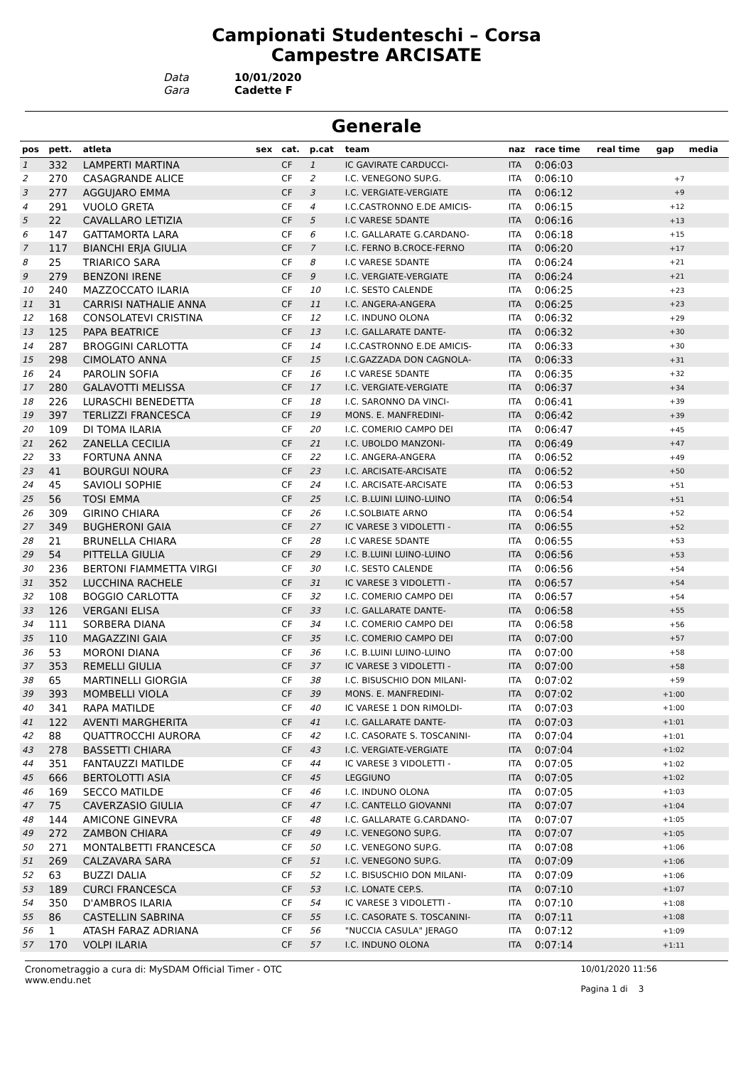Campionati Studenteschi – Corsa
Campestre ARCISATE
Data 10/01/2020
Gara Cadette F
Generale
| pos | pett. | atleta | sex | cat. | p.cat | team | naz | race time | real time | gap | media |
| --- | --- | --- | --- | --- | --- | --- | --- | --- | --- | --- | --- |
| 1 | 332 | LAMPERTI MARTINA | | CF | 1 | IC GAVIRATE CARDUCCI- | ITA | 0:06:03 | | | |
| 2 | 270 | CASAGRANDE ALICE | | CF | 2 | I.C. VENEGONO SUP.G. | ITA | 0:06:10 | | +7 | |
| 3 | 277 | AGGUJARO EMMA | | CF | 3 | I.C. VERGIATE-VERGIATE | ITA | 0:06:12 | | +9 | |
| 4 | 291 | VUOLO GRETA | | CF | 4 | I.C.CASTRONNO E.DE AMICIS- | ITA | 0:06:15 | | +12 | |
| 5 | 22 | CAVALLARO LETIZIA | | CF | 5 | I.C VARESE 5DANTE | ITA | 0:06:16 | | +13 | |
| 6 | 147 | GATTAMORTA LARA | | CF | 6 | I.C. GALLARATE G.CARDANO- | ITA | 0:06:18 | | +15 | |
| 7 | 117 | BIANCHI ERJA GIULIA | | CF | 7 | I.C. FERNO B.CROCE-FERNO | ITA | 0:06:20 | | +17 | |
| 8 | 25 | TRIARICO SARA | | CF | 8 | I.C VARESE 5DANTE | ITA | 0:06:24 | | +21 | |
| 9 | 279 | BENZONI IRENE | | CF | 9 | I.C. VERGIATE-VERGIATE | ITA | 0:06:24 | | +21 | |
| 10 | 240 | MAZZOCCATO ILARIA | | CF | 10 | I.C. SESTO CALENDE | ITA | 0:06:25 | | +23 | |
| 11 | 31 | CARRISI NATHALIE ANNA | | CF | 11 | I.C. ANGERA-ANGERA | ITA | 0:06:25 | | +23 | |
| 12 | 168 | CONSOLATEVI CRISTINA | | CF | 12 | I.C. INDUNO OLONA | ITA | 0:06:32 | | +29 | |
| 13 | 125 | PAPA BEATRICE | | CF | 13 | I.C. GALLARATE DANTE- | ITA | 0:06:32 | | +30 | |
| 14 | 287 | BROGGINI CARLOTTA | | CF | 14 | I.C.CASTRONNO E.DE AMICIS- | ITA | 0:06:33 | | +30 | |
| 15 | 298 | CIMOLATO ANNA | | CF | 15 | I.C.GAZZADA DON CAGNOLA- | ITA | 0:06:33 | | +31 | |
| 16 | 24 | PAROLIN SOFIA | | CF | 16 | I.C VARESE 5DANTE | ITA | 0:06:35 | | +32 | |
| 17 | 280 | GALAVOTTI MELISSA | | CF | 17 | I.C. VERGIATE-VERGIATE | ITA | 0:06:37 | | +34 | |
| 18 | 226 | LURASCHI BENEDETTA | | CF | 18 | I.C. SARONNO DA VINCI- | ITA | 0:06:41 | | +39 | |
| 19 | 397 | TERLIZZI FRANCESCA | | CF | 19 | MONS. E. MANFREDINI- | ITA | 0:06:42 | | +39 | |
| 20 | 109 | DI TOMA ILARIA | | CF | 20 | I.C. COMERIO CAMPO DEI | ITA | 0:06:47 | | +45 | |
| 21 | 262 | ZANELLA CECILIA | | CF | 21 | I.C. UBOLDO MANZONI- | ITA | 0:06:49 | | +47 | |
| 22 | 33 | FORTUNA ANNA | | CF | 22 | I.C. ANGERA-ANGERA | ITA | 0:06:52 | | +49 | |
| 23 | 41 | BOURGUI NOURA | | CF | 23 | I.C. ARCISATE-ARCISATE | ITA | 0:06:52 | | +50 | |
| 24 | 45 | SAVIOLI SOPHIE | | CF | 24 | I.C. ARCISATE-ARCISATE | ITA | 0:06:53 | | +51 | |
| 25 | 56 | TOSI EMMA | | CF | 25 | I.C. B.LUINI LUINO-LUINO | ITA | 0:06:54 | | +51 | |
| 26 | 309 | GIRINO CHIARA | | CF | 26 | I.C.SOLBIATE ARNO | ITA | 0:06:54 | | +52 | |
| 27 | 349 | BUGHERONI GAIA | | CF | 27 | IC VARESE 3 VIDOLETTI - | ITA | 0:06:55 | | +52 | |
| 28 | 21 | BRUNELLA CHIARA | | CF | 28 | I.C VARESE 5DANTE | ITA | 0:06:55 | | +53 | |
| 29 | 54 | PITTELLA GIULIA | | CF | 29 | I.C. B.LUINI LUINO-LUINO | ITA | 0:06:56 | | +53 | |
| 30 | 236 | BERTONI FIAMMETTA VIRGI | | CF | 30 | I.C. SESTO CALENDE | ITA | 0:06:56 | | +54 | |
| 31 | 352 | LUCCHINA RACHELE | | CF | 31 | IC VARESE 3 VIDOLETTI - | ITA | 0:06:57 | | +54 | |
| 32 | 108 | BOGGIO CARLOTTA | | CF | 32 | I.C. COMERIO CAMPO DEI | ITA | 0:06:57 | | +54 | |
| 33 | 126 | VERGANI ELISA | | CF | 33 | I.C. GALLARATE DANTE- | ITA | 0:06:58 | | +55 | |
| 34 | 111 | SORBERA DIANA | | CF | 34 | I.C. COMERIO CAMPO DEI | ITA | 0:06:58 | | +56 | |
| 35 | 110 | MAGAZZINI GAIA | | CF | 35 | I.C. COMERIO CAMPO DEI | ITA | 0:07:00 | | +57 | |
| 36 | 53 | MORONI DIANA | | CF | 36 | I.C. B.LUINI LUINO-LUINO | ITA | 0:07:00 | | +58 | |
| 37 | 353 | REMELLI GIULIA | | CF | 37 | IC VARESE 3 VIDOLETTI - | ITA | 0:07:00 | | +58 | |
| 38 | 65 | MARTINELLI GIORGIA | | CF | 38 | I.C. BISUSCHIO DON MILANI- | ITA | 0:07:02 | | +59 | |
| 39 | 393 | MOMBELLI VIOLA | | CF | 39 | MONS. E. MANFREDINI- | ITA | 0:07:02 | | +1:00 | |
| 40 | 341 | RAPA MATILDE | | CF | 40 | IC VARESE 1 DON RIMOLDI- | ITA | 0:07:03 | | +1:00 | |
| 41 | 122 | AVENTI MARGHERITA | | CF | 41 | I.C. GALLARATE DANTE- | ITA | 0:07:03 | | +1:01 | |
| 42 | 88 | QUATTROCCHI AURORA | | CF | 42 | I.C. CASORATE S. TOSCANINI- | ITA | 0:07:04 | | +1:01 | |
| 43 | 278 | BASSETTI CHIARA | | CF | 43 | I.C. VERGIATE-VERGIATE | ITA | 0:07:04 | | +1:02 | |
| 44 | 351 | FANTAUZZI MATILDE | | CF | 44 | IC VARESE 3 VIDOLETTI - | ITA | 0:07:05 | | +1:02 | |
| 45 | 666 | BERTOLOTTI ASIA | | CF | 45 | LEGGIUNO | ITA | 0:07:05 | | +1:02 | |
| 46 | 169 | SECCO MATILDE | | CF | 46 | I.C. INDUNO OLONA | ITA | 0:07:05 | | +1:03 | |
| 47 | 75 | CAVERZASIO GIULIA | | CF | 47 | I.C. CANTELLO GIOVANNI | ITA | 0:07:07 | | +1:04 | |
| 48 | 144 | AMICONE GINEVRA | | CF | 48 | I.C. GALLARATE G.CARDANO- | ITA | 0:07:07 | | +1:05 | |
| 49 | 272 | ZAMBON CHIARA | | CF | 49 | I.C. VENEGONO SUP.G. | ITA | 0:07:07 | | +1:05 | |
| 50 | 271 | MONTALBETTI FRANCESCA | | CF | 50 | I.C. VENEGONO SUP.G. | ITA | 0:07:08 | | +1:06 | |
| 51 | 269 | CALZAVARA SARA | | CF | 51 | I.C. VENEGONO SUP.G. | ITA | 0:07:09 | | +1:06 | |
| 52 | 63 | BUZZI DALIA | | CF | 52 | I.C. BISUSCHIO DON MILANI- | ITA | 0:07:09 | | +1:06 | |
| 53 | 189 | CURCI FRANCESCA | | CF | 53 | I.C. LONATE CEP.S. | ITA | 0:07:10 | | +1:07 | |
| 54 | 350 | D'AMBROS ILARIA | | CF | 54 | IC VARESE 3 VIDOLETTI - | ITA | 0:07:10 | | +1:08 | |
| 55 | 86 | CASTELLIN SABRINA | | CF | 55 | I.C. CASORATE S. TOSCANINI- | ITA | 0:07:11 | | +1:08 | |
| 56 | 1 | ATASH FARAZ ADRIANA | | CF | 56 | "NUCCIA CASULA" JERAGO | ITA | 0:07:12 | | +1:09 | |
| 57 | 170 | VOLPI ILARIA | | CF | 57 | I.C. INDUNO OLONA | ITA | 0:07:14 | | +1:11 | |
Cronometraggio a cura di: MySDAM Official Timer - OTC
www.endu.net
10/01/2020 11:56
Pagina 1 di 3